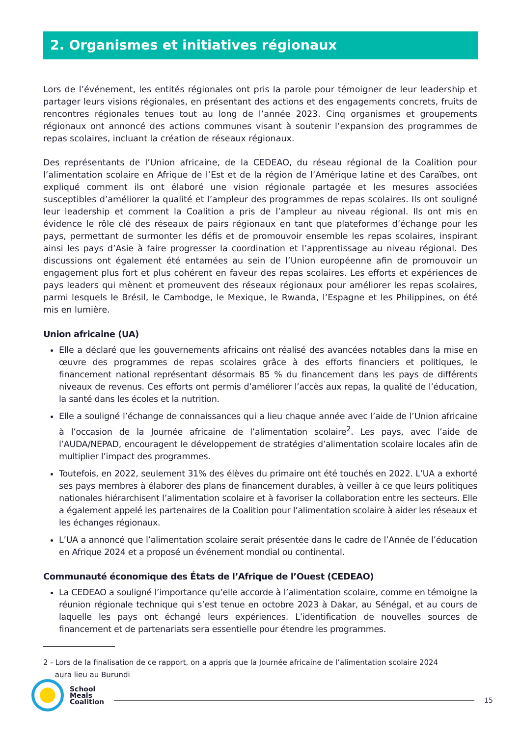2. Organismes et initiatives régionaux
Lors de l’événement, les entités régionales ont pris la parole pour témoigner de leur leadership et partager leurs visions régionales, en présentant des actions et des engagements concrets, fruits de rencontres régionales tenues tout au long de l’année 2023. Cinq organismes et groupements régionaux ont annoncé des actions communes visant à soutenir l’expansion des programmes de repas scolaires, incluant la création de réseaux régionaux.
Des représentants de l’Union africaine, de la CEDEAO, du réseau régional de la Coalition pour l’alimentation scolaire en Afrique de l’Est et de la région de l’Amérique latine et des Caraïbes, ont expliqué comment ils ont élaboré une vision régionale partagée et les mesures associées susceptibles d’améliorer la qualité et l’ampleur des programmes de repas scolaires. Ils ont souligné leur leadership et comment la Coalition a pris de l’ampleur au niveau régional. Ils ont mis en évidence le rôle clé des réseaux de pairs régionaux en tant que plateformes d’échange pour les pays, permettant de surmonter les défis et de promouvoir ensemble les repas scolaires, inspirant ainsi les pays d’Asie à faire progresser la coordination et l’apprentissage au niveau régional. Des discussions ont également été entamées au sein de l’Union européenne afin de promouvoir un engagement plus fort et plus cohérent en faveur des repas scolaires. Les efforts et expériences de pays leaders qui mènent et promeuvent des réseaux régionaux pour améliorer les repas scolaires, parmi lesquels le Brésil, le Cambodge, le Mexique, le Rwanda, l’Espagne et les Philippines, on été mis en lumière.
Union africaine (UA)
Elle a déclaré que les gouvernements africains ont réalisé des avancées notables dans la mise en œuvre des programmes de repas scolaires grâce à des efforts financiers et politiques, le financement national représentant désormais 85 % du financement dans les pays de différents niveaux de revenus. Ces efforts ont permis d’améliorer l’accès aux repas, la qualité de l’éducation, la santé dans les écoles et la nutrition.
Elle a souligné l’échange de connaissances qui a lieu chaque année avec l’aide de l’Union africaine à l’occasion de la Journée africaine de l’alimentation scolaire<sup>2</sup>. Les pays, avec l’aide de l’AUDA/NEPAD, encouragent le développement de stratégies d’alimentation scolaire locales afin de multiplier l’impact des programmes.
Toutefois, en 2022, seulement 31% des élèves du primaire ont été touchés en 2022. L’UA a exhorté ses pays membres à élaborer des plans de financement durables, à veiller à ce que leurs politiques nationales hiérarchisent l’alimentation scolaire et à favoriser la collaboration entre les secteurs. Elle a également appelé les partenaires de la Coalition pour l’alimentation scolaire à aider les réseaux et les échanges régionaux.
L’UA a annoncé que l’alimentation scolaire serait présentée dans le cadre de l’Année de l’éducation en Afrique 2024 et a proposé un événement mondial ou continental.
Communauté économique des États de l’Afrique de l’Ouest (CEDEAO)
La CEDEAO a souligné l’importance qu’elle accorde à l’alimentation scolaire, comme en témoigne la réunion régionale technique qui s’est tenue en octobre 2023 à Dakar, au Sénégal, et au cours de laquelle les pays ont échangé leurs expériences. L’identification de nouvelles sources de financement et de partenariats sera essentielle pour étendre les programmes.
2 - Lors de la finalisation de ce rapport, on a appris que la Journée africaine de l’alimentation scolaire 2024
aura lieu au Burundi
School
Meals
Coalition
15